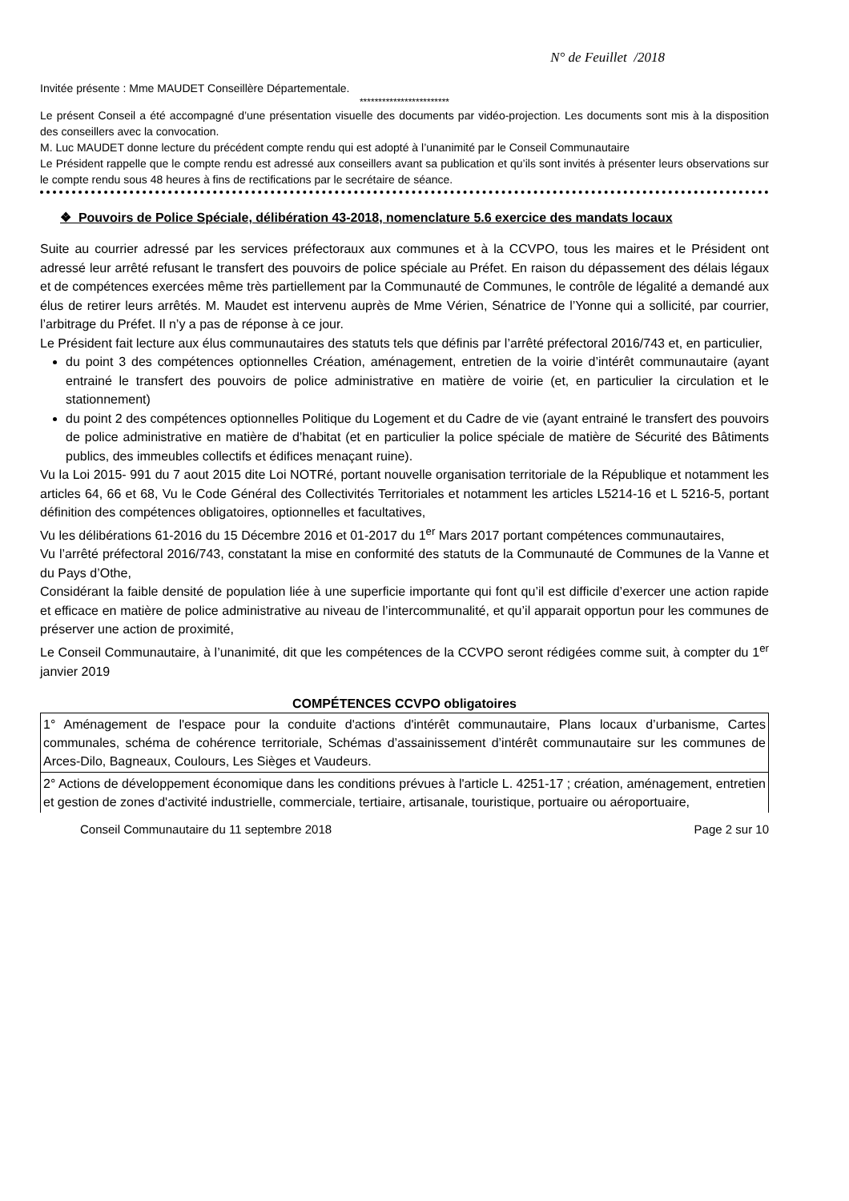N° de Feuillet /2018
Invitée présente : Mme MAUDET Conseillère Départementale.
************************
Le présent Conseil a été accompagné d’une présentation visuelle des documents par vidéo-projection. Les documents sont mis à la disposition des conseillers avec la convocation.
M. Luc MAUDET donne lecture du précédent compte rendu qui est adopté à l’unanimité par le Conseil Communautaire
Le Président rappelle que le compte rendu est adressé aux conseillers avant sa publication et qu’ils sont invités à présenter leurs observations sur le compte rendu sous 48 heures à fins de rectifications par le secrétaire de séance.
❖ Pouvoirs de Police Spéciale, délibération 43-2018, nomenclature 5.6 exercice des mandats locaux
Suite au courrier adressé par les services préfectoraux aux communes et à la CCVPO, tous les maires et le Président ont adressé leur arrêté refusant le transfert des pouvoirs de police spéciale au Préfet. En raison du dépassement des délais légaux et de compétences exercées même très partiellement par la Communauté de Communes, le contrôle de légalité a demandé aux élus de retirer leurs arrêtés. M. Maudet est intervenu auprès de Mme Vérien, Sénatrice de l’Yonne qui a sollicité, par courrier, l’arbitrage du Préfet. Il n’y a pas de réponse à ce jour.
Le Président fait lecture aux élus communautaires des statuts tels que définis par l’arrêté préfectoral 2016/743 et, en particulier,
du point 3 des compétences optionnelles Création, aménagement, entretien de la voirie d’intérêt communautaire (ayant entrainé le transfert des pouvoirs de police administrative en matière de voirie (et, en particulier la circulation et le stationnement)
du point 2 des compétences optionnelles Politique du Logement et du Cadre de vie (ayant entrainé le transfert des pouvoirs de police administrative en matière de d’habitat (et en particulier la police spéciale de matière de Sécurité des Bâtiments publics, des immeubles collectifs et édifices menaçant ruine).
Vu la Loi 2015- 991 du 7 aout 2015 dite Loi NOTRé, portant nouvelle organisation territoriale de la République et notamment les articles 64, 66 et 68, Vu le Code Général des Collectivités Territoriales et notamment les articles L5214-16 et L 5216-5, portant définition des compétences obligatoires, optionnelles et facultatives,
Vu les délibérations 61-2016 du 15 Décembre 2016 et 01-2017 du 1<sup>er</sup> Mars 2017 portant compétences communautaires,
Vu l’arrêté préfectoral 2016/743, constatant la mise en conformité des statuts de la Communauté de Communes de la Vanne et du Pays d’Othe,
Considérant la faible densité de population liée à une superficie importante qui font qu’il est difficile d’exercer une action rapide et efficace en matière de police administrative au niveau de l’intercommunalité, et qu’il apparait opportun pour les communes de préserver une action de proximité,
Le Conseil Communautaire, à l’unanimité, dit que les compétences de la CCVPO seront rédigées comme suit, à compter du 1<sup>er</sup> janvier 2019
COMPÉTENCES CCVPO obligatoires
| 1° Aménagement de l'espace pour la conduite d'actions d'intérêt communautaire, Plans locaux d’urbanisme, Cartes communales, schéma de cohérence territoriale, Schémas d’assainissement d’intérêt communautaire sur les communes de Arces-Dilo, Bagneaux, Coulours, Les Sièges et Vaudeurs. |
| 2° Actions de développement économique dans les conditions prévues à l'article L. 4251-17 ; création, aménagement, entretien et gestion de zones d'activité industrielle, commerciale, tertiaire, artisanale, touristique, portuaire ou aéroportuaire, |
Conseil Communautaire du 11 septembre 2018 Page 2 sur 10